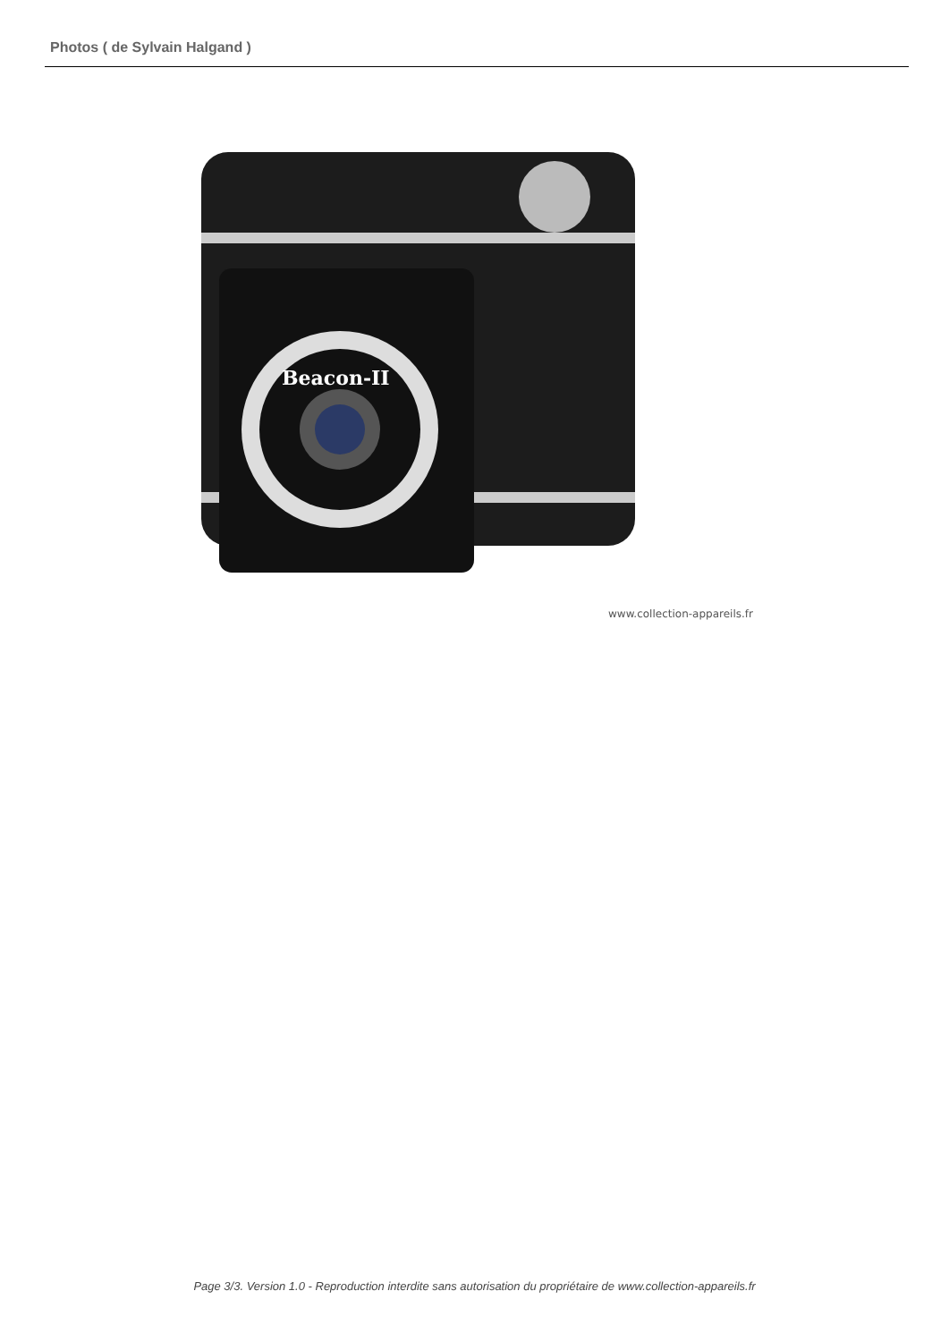Photos ( de Sylvain Halgand )
Beacon-II
www.collection-appareils.fr
Page 3/3. Version 1.0 - Reproduction interdite sans autorisation du propriétaire de www.collection-appareils.fr